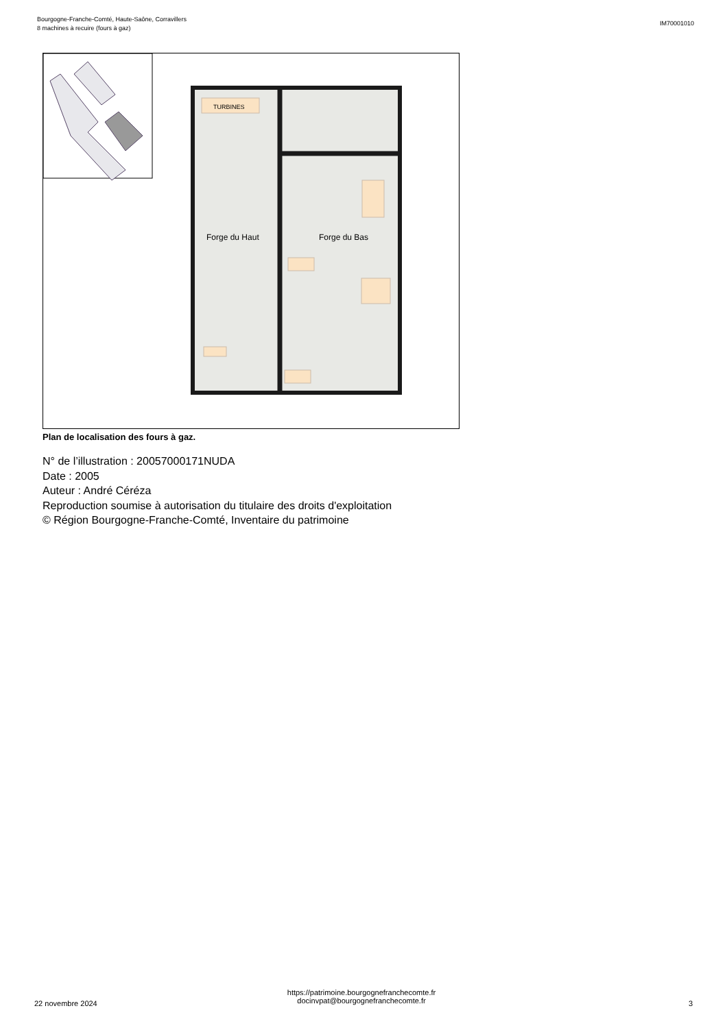Bourgogne-Franche-Comté, Haute-Saône, Corravillers
8 machines à recuire (fours à gaz)
IM70001010
TURBINES
Forge du Haut
Forge du Bas
Plan de localisation des fours à gaz.
N° de l’illustration : 20057000171NUDA
Date : 2005
Auteur : André Céréza
Reproduction soumise à autorisation du titulaire des droits d'exploitation
© Région Bourgogne-Franche-Comté, Inventaire du patrimoine
22 novembre 2024
https://patrimoine.bourgognefranchecomte.fr
docinvpat@bourgognefranchecomte.fr
3